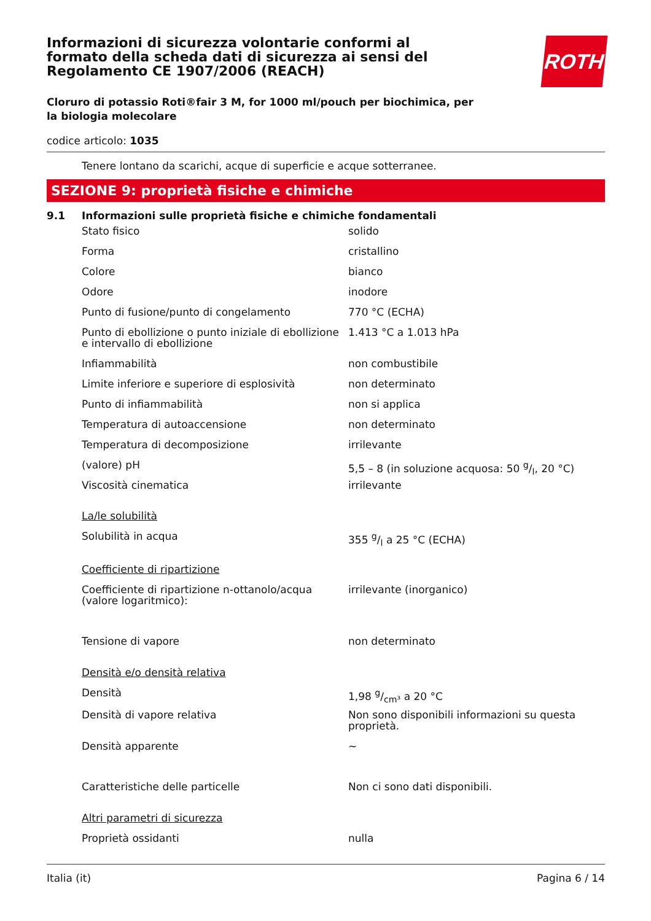ROTH
Informazioni di sicurezza volontarie conformi al formato della scheda dati di sicurezza ai sensi del Regolamento CE 1907/2006 (REACH)
Cloruro di potassio Roti®fair 3 M, for 1000 ml/pouch per biochimica, per la biologia molecolare
codice articolo: 1035
Tenere lontano da scarichi, acque di superficie e acque sotterranee.
SEZIONE 9: proprietà fisiche e chimiche
9.1 Informazioni sulle proprietà fisiche e chimiche fondamentali
| Stato fisico | solido |
| Forma | cristallino |
| Colore | bianco |
| Odore | inodore |
| Punto di fusione/punto di congelamento | 770 °C (ECHA) |
| Punto di ebollizione o punto iniziale di ebollizione e intervallo di ebollizione | 1.413 °C a 1.013 hPa |
| Infiammabilità | non combustibile |
| Limite inferiore e superiore di esplosività | non determinato |
| Punto di infiammabilità | non si applica |
| Temperatura di autoaccensione | non determinato |
| Temperatura di decomposizione | irrilevante |
| (valore) pH | 5,5 – 8 (in soluzione acquosa: 50 g/l, 20 °C) |
| Viscosità cinematica | irrilevante |
| La/le solubilità | |
| Solubilità in acqua | 355 g/l a 25 °C (ECHA) |
| Coefficiente di ripartizione | |
| Coefficiente di ripartizione n-ottanolo/acqua (valore logaritmico): | irrilevante (inorganico) |
| Tensione di vapore | non determinato |
| Densità e/o densità relativa | |
| Densità | 1,98 g/cm³ a 20 °C |
| Densità di vapore relativa | Non sono disponibili informazioni su questa proprietà. |
| Densità apparente | ~ |
| Caratteristiche delle particelle | Non ci sono dati disponibili. |
| Altri parametri di sicurezza | |
| Proprietà ossidanti | nulla |
Italia (it) Pagina 6 / 14